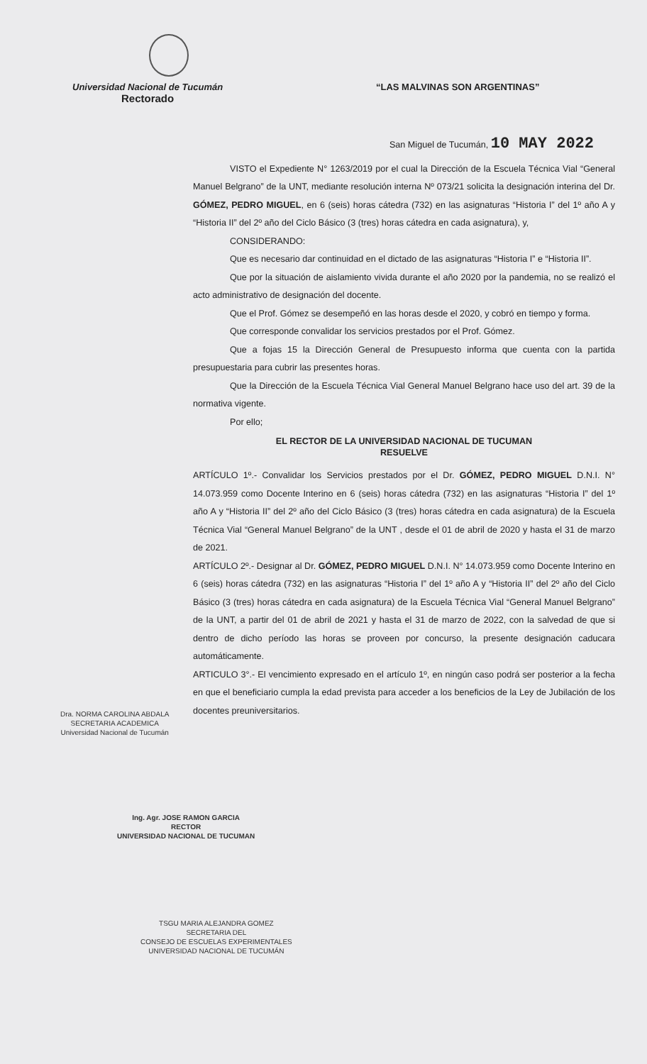Universidad Nacional de Tucumán
Rectorado
“LAS MALVINAS SON ARGENTINAS”
San Miguel de Tucumán, 10 MAY 2022
VISTO el Expediente N° 1263/2019 por el cual la Dirección de la Escuela Técnica Vial “General Manuel Belgrano” de la UNT, mediante resolución interna Nº 073/21 solicita la designación interina del Dr. GÓMEZ, PEDRO MIGUEL, en 6 (seis) horas cátedra (732) en las asignaturas “Historia I” del 1º año A y “Historia II” del 2º año del Ciclo Básico (3 (tres) horas cátedra en cada asignatura), y,
CONSIDERANDO:
Que es necesario dar continuidad en el dictado de las asignaturas “Historia I” e “Historia II”.
Que por la situación de aislamiento vivida durante el año 2020 por la pandemia, no se realizó el acto administrativo de designación del docente.
Que el Prof. Gómez se desempeñó en las horas desde el 2020, y cobró en tiempo y forma.
Que corresponde convalidar los servicios prestados por el Prof. Gómez.
Que a fojas 15 la Dirección General de Presupuesto informa que cuenta con la partida presupuestaria para cubrir las presentes horas.
Que la Dirección de la Escuela Técnica Vial General Manuel Belgrano hace uso del art. 39 de la normativa vigente.
Por ello;
EL RECTOR DE LA UNIVERSIDAD NACIONAL DE TUCUMAN
RESUELVE
ARTÍCULO 1º.- Convalidar los Servicios prestados por el Dr. GÓMEZ, PEDRO MIGUEL D.N.I. N° 14.073.959 como Docente Interino en 6 (seis) horas cátedra (732) en las asignaturas “Historia I” del 1º año A y “Historia II” del 2º año del Ciclo Básico (3 (tres) horas cátedra en cada asignatura) de la Escuela Técnica Vial “General Manuel Belgrano” de la UNT , desde el 01 de abril de 2020 y hasta el 31 de marzo de 2021.
ARTÍCULO 2º.- Designar al Dr. GÓMEZ, PEDRO MIGUEL D.N.I. N° 14.073.959 como Docente Interino en 6 (seis) horas cátedra (732) en las asignaturas “Historia I” del 1º año A y “Historia II” del 2º año del Ciclo Básico (3 (tres) horas cátedra en cada asignatura) de la Escuela Técnica Vial “General Manuel Belgrano” de la UNT, a partir del 01 de abril de 2021 y hasta el 31 de marzo de 2022, con la salvedad de que si dentro de dicho período las horas se proveen por concurso, la presente designación caducara automáticamente.
ARTICULO 3°.- El vencimiento expresado en el artículo 1º, en ningún caso podrá ser posterior a la fecha en que el beneficiario cumpla la edad prevista para acceder a los beneficios de la Ley de Jubilación de los docentes preuniversitarios.
Dra. NORMA CAROLINA ABDALA
SECRETARIA ACADEMICA
Universidad Nacional de Tucumán
Ing. Agr. JOSE RAMON GARCIA
RECTOR
UNIVERSIDAD NACIONAL DE TUCUMAN
TSGU MARIA ALEJANDRA GOMEZ
SECRETARIA DEL
CONSEJO DE ESCUELAS EXPERIMENTALES
UNIVERSIDAD NACIONAL DE TUCUMÁN